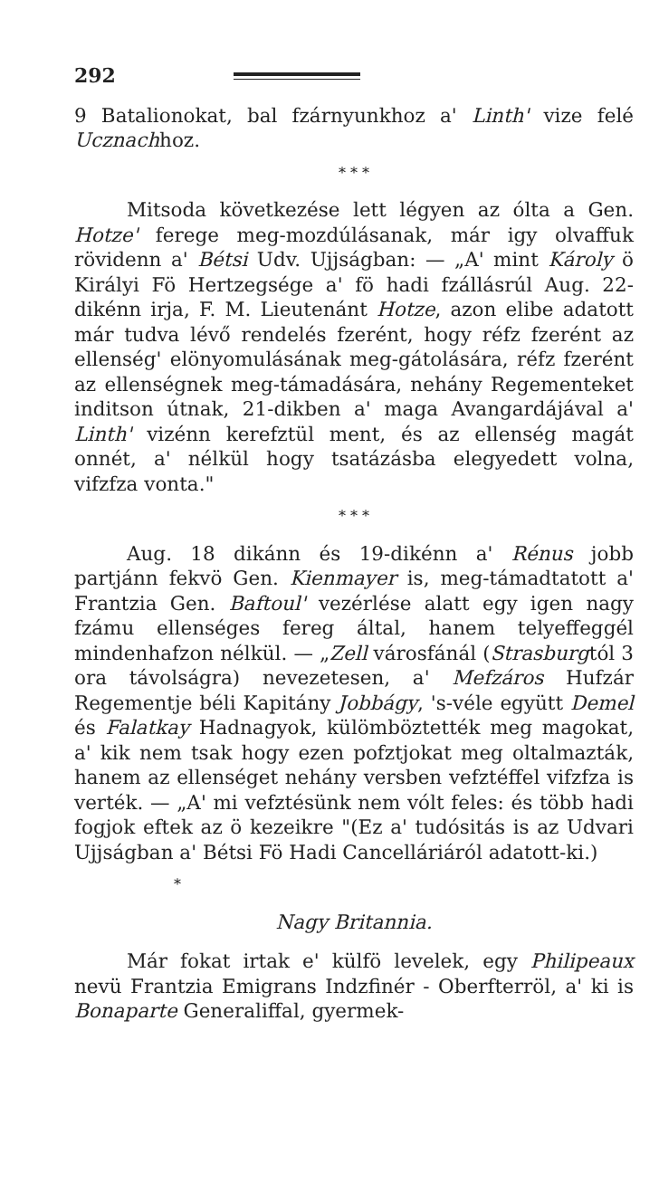292
9 Batalionokat, bal fzárnyunkhoz a' Linth' vize felé Ucznachhoz.
* * *
Mitsoda következése lett légyen az ólta a Gen. Hotze' ferege meg-mozdúlásanak, már igy olvaffuk rövidenn a' Bétsi Udv. Ujjságban: — „A' mint Károly ö Királyi Fö Hertzegsége a' fö hadi fzállásrúl Aug. 22-dikénn irja, F. M. Lieutenánt Hotze, azon elibe adatott már tudva lévő rendelés fzerént, hogy réfz fzerént az ellenség' elönyomulásának meg-gátolására, réfz fzerént az ellenségnek meg-támadására, nehány Regementeket inditson útnak, 21-dikben a' maga Avangardájával a' Linth' vizénn kerefztül ment, és az ellenség magát onnét, a' nélkül hogy tsatázásba elegyedett volna, vifzfza vonta."
* * *
Aug. 18 dikánn és 19-dikénn a' Rénus jobb partjánn fekvö Gen. Kienmayer is, meg-támadtatott a' Frantzia Gen. Baftoul' vezérlése alatt egy igen nagy fzámu ellenséges fereg által, hanem telyeffeggél mindenhafzon nélkül. — „Zell városfánál (Strasburgtól 3 ora távolságra) nevezetesen, a' Mefzáros Hufzár Regementje béli Kapitány Jobbágy, 's-véle együtt Demel és Falatkay Hadnagyok, külömböztették meg magokat, a' kik nem tsak hogy ezen pofztjokat meg oltalmazták, hanem az ellenséget nehány versben vefztéffel vifzfza is verték. — „A' mi vefztésünk nem vólt feles: és több hadi fogjok eftek az ö kezeikre "(Ez a' tudósitás is az Udvari Ujjságban a' Bétsi Fö Hadi Cancelláriáról adatott-ki.)
*
Nagy Britannia.
Már fokat irtak e' külfö levelek, egy Philipeaux nevü Frantzia Emigrans Indzfinér - Oberfterröl, a' ki is Bonaparte Generaliffal, gyermek-